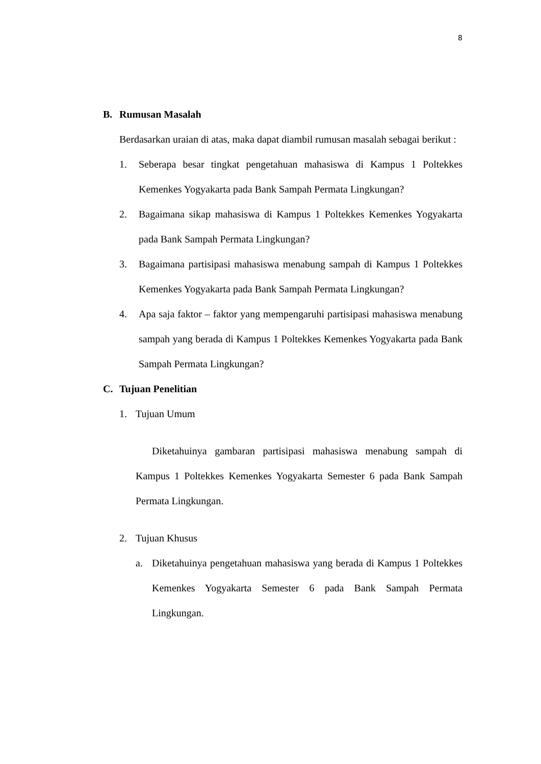8
B. Rumusan Masalah
Berdasarkan uraian di atas, maka dapat diambil rumusan masalah sebagai berikut :
1. Seberapa besar tingkat pengetahuan mahasiswa di Kampus 1 Poltekkes Kemenkes Yogyakarta pada Bank Sampah Permata Lingkungan?
2. Bagaimana sikap mahasiswa di Kampus 1 Poltekkes Kemenkes Yogyakarta pada Bank Sampah Permata Lingkungan?
3. Bagaimana partisipasi mahasiswa menabung sampah di Kampus 1 Poltekkes Kemenkes Yogyakarta pada Bank Sampah Permata Lingkungan?
4. Apa saja faktor – faktor yang mempengaruhi partisipasi mahasiswa menabung sampah yang berada di Kampus 1 Poltekkes Kemenkes Yogyakarta pada Bank Sampah Permata Lingkungan?
C. Tujuan Penelitian
1. Tujuan Umum
Diketahuinya gambaran partisipasi mahasiswa menabung sampah di Kampus 1 Poltekkes Kemenkes Yogyakarta Semester 6 pada Bank Sampah Permata Lingkungan.
2. Tujuan Khusus
a. Diketahuinya pengetahuan mahasiswa yang berada di Kampus 1 Poltekkes Kemenkes Yogyakarta Semester 6 pada Bank Sampah Permata Lingkungan.